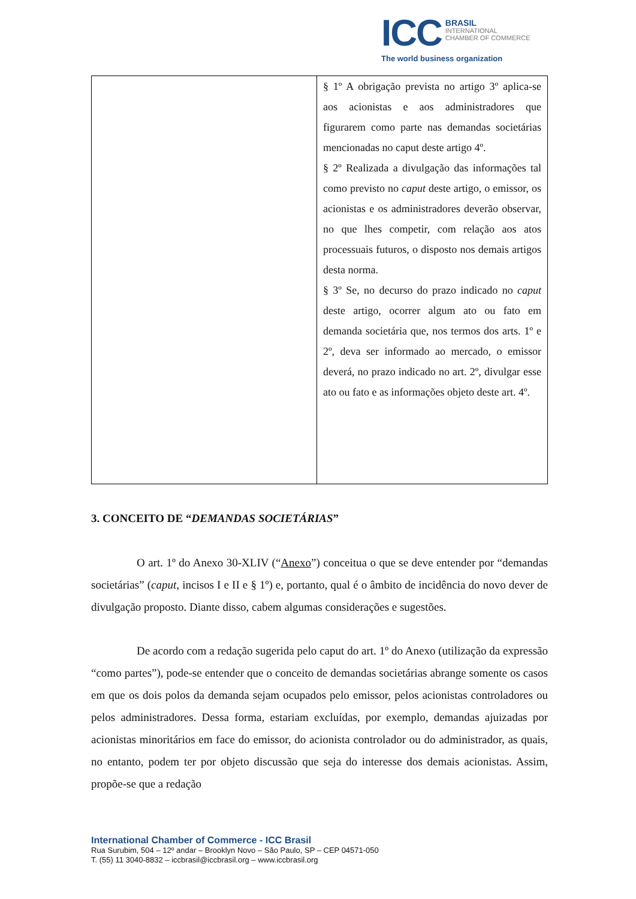ICC BRASIL
INTERNATIONAL
CHAMBER OF COMMERCE
The world business organization
| | § 1º A obrigação prevista no artigo 3º aplica-se aos acionistas e aos administradores que figurarem como parte nas demandas societárias mencionadas no caput deste artigo 4º. § 2º Realizada a divulgação das informações tal como previsto no caput deste artigo, o emissor, os acionistas e os administradores deverão observar, no que lhes competir, com relação aos atos processuais futuros, o disposto nos demais artigos desta norma. § 3º Se, no decurso do prazo indicado no caput deste artigo, ocorrer algum ato ou fato em demanda societária que, nos termos dos arts. 1º e 2º, deva ser informado ao mercado, o emissor deverá, no prazo indicado no art. 2º, divulgar esse ato ou fato e as informações objeto deste art. 4º. |
3. CONCEITO DE “DEMANDAS SOCIETÁRIAS”
O art. 1º do Anexo 30-XLIV (“Anexo”) conceitua o que se deve entender por “demandas societárias” (caput, incisos I e II e § 1º) e, portanto, qual é o âmbito de incidência do novo dever de divulgação proposto. Diante disso, cabem algumas considerações e sugestões.
De acordo com a redação sugerida pelo caput do art. 1º do Anexo (utilização da expressão “como partes”), pode-se entender que o conceito de demandas societárias abrange somente os casos em que os dois polos da demanda sejam ocupados pelo emissor, pelos acionistas controladores ou pelos administradores. Dessa forma, estariam excluídas, por exemplo, demandas ajuizadas por acionistas minoritários em face do emissor, do acionista controlador ou do administrador, as quais, no entanto, podem ter por objeto discussão que seja do interesse dos demais acionistas. Assim, propõe-se que a redação
International Chamber of Commerce - ICC Brasil
Rua Surubim, 504 – 12º andar – Brooklyn Novo – São Paulo, SP – CEP 04571-050
T. (55) 11 3040-8832 – iccbrasil@iccbrasil.org – www.iccbrasil.org